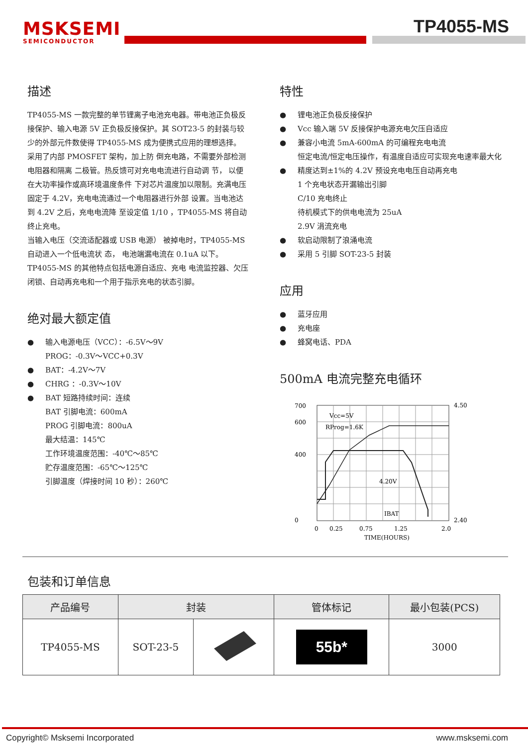MSKSEMI
SEMICONDUCTOR
TP4055-MS
描述
TP4055-MS 一款完整的单节锂离子电池充电器。带电池正负极反接保护、输入电源 5V 正负极反接保护。其 SOT23-5 的封装与较少的外部元件数使得 TP4055-MS 成为便携式应用的理想选择。
采用了内部 PMOSFET 架构，加上防 倒充电路，不需要外部检测电阻器和隔离 二极管。热反馈可对充电电流进行自动调 节， 以便在大功率操作或高环境温度条件 下对芯片温度加以限制。充满电压固定于 4.2V，充电电流通过一个电阻器进行外部 设置。当电池达到 4.2V 之后，充电电流降 至设定值 1/10 ，TP4055-MS 将自动终止充电。
当输入电压（交流适配器或 USB 电源） 被掉电时，TP4055-MS 自动进入一个低电流状 态， 电池端漏电流在 0.1uA 以下。
TP4055-MS 的其他特点包括电源自适应、充电 电流监控器、欠压闭锁、自动再充电和一个用于指示充电的状态引脚。
绝对最大额定值
输入电源电压（VCC）：-6.5V～9V
PROG：-0.3V～VCC+0.3V
BAT：-4.2V～7V
CHRG ：-0.3V～10V
BAT 短路持续时间：连续
BAT 引脚电流：600mA
PROG 引脚电流：800uA
最大结温：145℃
工作环境温度范围：-40℃～85℃
贮存温度范围：-65℃～125℃
引脚温度（焊接时间 10 秒）：260℃
特性
锂电池正负极反接保护
Vcc 输入端 5V 反接保护电源充电欠压自适应
兼容小电流 5mA-600mA 的可编程充电电流
恒定电流/恒定电压操作，有温度自适应可实现充电速率最大化
精度达到±1%的 4.2V 预设充电电压自动再充电
1 个充电状态开漏输出引脚
C/10 充电终止
待机模式下的供电电流为 25uA
2.9V 涓流充电
软启动限制了浪涌电流
采用 5 引脚 SOT-23-5 封装
应用
蓝牙应用
充电座
蜂窝电话、PDA
500mA 电流完整充电循环
Vcc=5V
RProg=1.6K
4.20V
IBAT
700
600
400
0
4.50
2.40
0
0.25
0.75
1.25
2.0
TIME(HOURS)
包装和订单信息
| 产品编号 | 封装 | | 管体标记 | 最小包装(PCS) |
| --- | --- | --- | --- | --- |
| TP4055-MS | SOT-23-5 | | 55b* | 3000 |
Copyright© Msksemi Incorporated www.msksemi.com